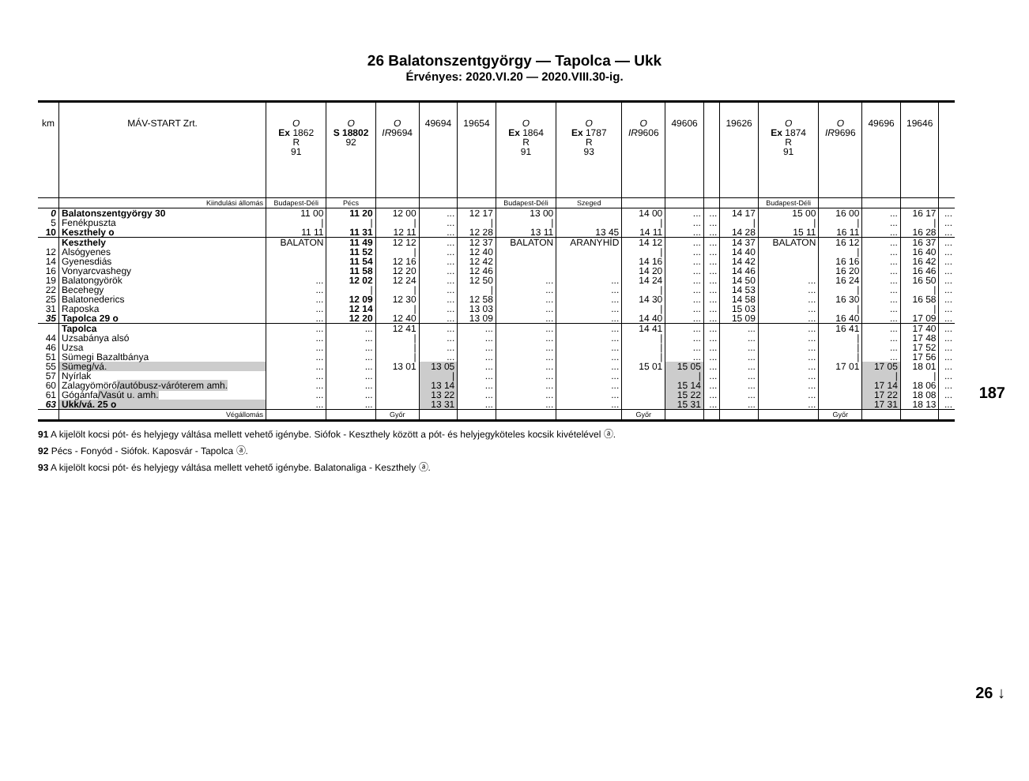26 Balatonszentgyörgy — Tapolca — Ukk
Érvényes: 2020.VI.20 — 2020.VIII.30-ig.
| km | MÁV-START Zrt. | O Ex 1862 R 91 | O S 18802 92 | O IR 9694 | 49694 | 19654 | O Ex 1864 R 91 | O Ex 1787 R 93 | O IR 9606 | 49606 | | 19626 | O Ex 1874 R 91 | O IR 9696 | 49696 | 19646 | |
| --- | --- | --- | --- | --- | --- | --- | --- | --- | --- | --- | --- | --- | --- | --- | --- | --- | --- |
| | Kiindulási állomás | Budapest-Déli | Pécs | | | | Budapest-Déli | Szeged | | | | | Budapest-Déli | | | | |
| 0 | Balatonszentgyörgy 30 | 11 00 | 11 20 | 12 00 | ... | 12 17 | 13 00 | | 14 00 | ... | ... | 14 17 | 15 00 | 16 00 | ... | 16 17 | ... |
| 5 | Fenékpuszta | / | / | / | ... | / | / | | / | ... | ... | / | / | / | ... | / | ... |
| 10 | Keszthely o | 11 11 | 11 31 | 12 11 | ... | 12 28 | 13 11 | 13 45 | 14 11 | ... | ... | 14 28 | 15 11 | 16 11 | ... | 16 28 | ... |
| | Keszthely | BALATON | 11 49 | 12 12 | ... | 12 37 | BALATON | ARANYHÍD | 14 12 | ... | ... | 14 37 | BALATON | 16 12 | ... | 16 37 | ... |
| 12 | Alsógyenes | | 11 52 | / | ... | 12 40 | | | / | ... | ... | 14 40 | | / | ... | 16 40 | ... |
| 14 | Gyenesdiás | | 11 54 | 12 16 | ... | 12 42 | | | 14 16 | ... | ... | 14 42 | | 16 16 | ... | 16 42 | ... |
| 16 | Vonyarcvashegy | | 11 58 | 12 20 | ... | 12 46 | | | 14 20 | ... | ... | 14 46 | | 16 20 | ... | 16 46 | ... |
| 19 | Balatongyörök | ... | 12 02 | 12 24 | ... | 12 50 | ... | ... | 14 24 | ... | ... | 14 50 | ... | 16 24 | ... | 16 50 | ... |
| 22 | Becehegy | ... | / | / | ... | / | ... | ... | / | ... | ... | 14 53 | ... | / | ... | / | ... |
| 25 | Balatonederics | ... | 12 09 | 12 30 | ... | 12 58 | ... | ... | 14 30 | ... | ... | 14 58 | ... | 16 30 | ... | 16 58 | ... |
| 31 | Raposka | ... | 12 14 | / | ... | 13 03 | ... | ... | / | ... | ... | 15 03 | ... | / | ... | / | ... |
| 35 | Tapolca 29 o | ... | 12 20 | 12 40 | ... | 13 09 | ... | ... | 14 40 | ... | ... | 15 09 | ... | 16 40 | ... | 17 09 | ... |
| | Tapolca | ... | ... | 12 41 | ... | ... | ... | ... | 14 41 | ... | ... | ... | ... | 16 41 | ... | 17 40 | ... |
| 44 | Uzsabánya alsó | ... | ... | / | ... | ... | ... | ... | / | ... | ... | ... | ... | / | ... | 17 48 | ... |
| 46 | Uzsa | ... | ... | / | ... | ... | ... | ... | / | ... | ... | ... | ... | / | ... | 17 52 | ... |
| 51 | Sümegi Bazaltbánya | ... | ... | / | ... | ... | ... | ... | / | ... | ... | ... | ... | / | ... | 17 56 | ... |
| 55 | Sümeg/vá. | ... | ... | 13 01 | 13 05 | ... | ... | ... | 15 01 | 15 05 | ... | ... | ... | 17 01 | 17 05 | 18 01 | ... |
| 57 | Nyírlak | ... | ... | | / | ... | ... | ... | | / | ... | ... | ... | | / | / | ... |
| 60 | Zalagyömörő /autóbusz-váróterem amh. | ... | ... | | 13 14 | ... | ... | ... | | 15 14 | ... | ... | ... | | 17 14 | 18 06 | ... |
| 61 | Gógánfa /Vasút u. amh. | ... | ... | | 13 22 | ... | ... | ... | | 15 22 | ... | ... | ... | | 17 22 | 18 08 | ... |
| 63 | Ukk/vá. 25 o | ... | ... | | 13 31 | ... | ... | ... | | 15 31 | ... | ... | ... | | 17 31 | 18 13 | ... |
| | Végállomás | | | Győr | | | | | Győr | | | | | Győr | | | |
91 A kijelölt kocsi pót- és helyjegy váltása mellett vehető igénybe. Siófok - Keszthely között a pót- és helyjegyköteles kocsik kivételével ⓐ.
92 Pécs - Fonyód - Siófok. Kaposvár - Tapolca ⓐ.
93 A kijelölt kocsi pót- és helyjegy váltása mellett vehető igénybe. Balatonaliga - Keszthely ⓐ.
187
26 ↓